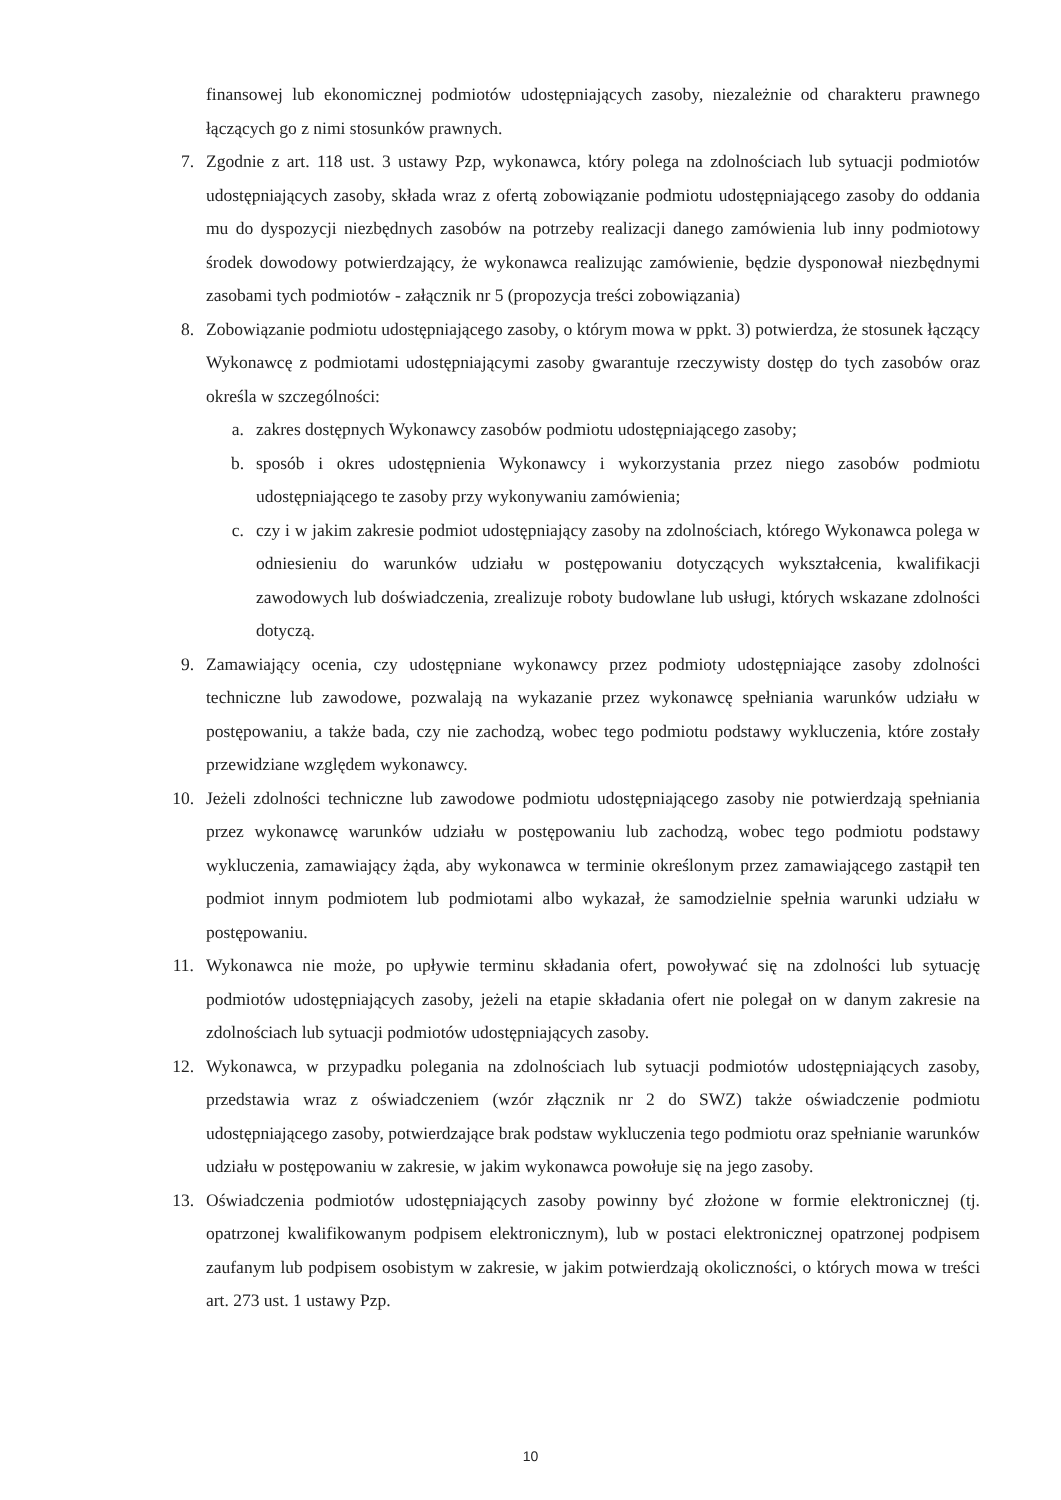finansowej lub ekonomicznej podmiotów udostępniających zasoby, niezależnie od charakteru prawnego łączących go z nimi stosunków prawnych.
7. Zgodnie z art. 118 ust. 3 ustawy Pzp, wykonawca, który polega na zdolnościach lub sytuacji podmiotów udostępniających zasoby, składa wraz z ofertą zobowiązanie podmiotu udostępniającego zasoby do oddania mu do dyspozycji niezbędnych zasobów na potrzeby realizacji danego zamówienia lub inny podmiotowy środek dowodowy potwierdzający, że wykonawca realizując zamówienie, będzie dysponował niezbędnymi zasobami tych podmiotów - załącznik nr 5 (propozycja treści zobowiązania)
8. Zobowiązanie podmiotu udostępniającego zasoby, o którym mowa w ppkt. 3) potwierdza, że stosunek łączący Wykonawcę z podmiotami udostępniającymi zasoby gwarantuje rzeczywisty dostęp do tych zasobów oraz określa w szczególności:
a. zakres dostępnych Wykonawcy zasobów podmiotu udostępniającego zasoby;
b. sposób i okres udostępnienia Wykonawcy i wykorzystania przez niego zasobów podmiotu udostępniającego te zasoby przy wykonywaniu zamówienia;
c. czy i w jakim zakresie podmiot udostępniający zasoby na zdolnościach, którego Wykonawca polega w odniesieniu do warunków udziału w postępowaniu dotyczących wykształcenia, kwalifikacji zawodowych lub doświadczenia, zrealizuje roboty budowlane lub usługi, których wskazane zdolności dotyczą.
9. Zamawiający ocenia, czy udostępniane wykonawcy przez podmioty udostępniające zasoby zdolności techniczne lub zawodowe, pozwalają na wykazanie przez wykonawcę spełniania warunków udziału w postępowaniu, a także bada, czy nie zachodzą, wobec tego podmiotu podstawy wykluczenia, które zostały przewidziane względem wykonawcy.
10. Jeżeli zdolności techniczne lub zawodowe podmiotu udostępniającego zasoby nie potwierdzają spełniania przez wykonawcę warunków udziału w postępowaniu lub zachodzą, wobec tego podmiotu podstawy wykluczenia, zamawiający żąda, aby wykonawca w terminie określonym przez zamawiającego zastąpił ten podmiot innym podmiotem lub podmiotami albo wykazał, że samodzielnie spełnia warunki udziału w postępowaniu.
11. Wykonawca nie może, po upływie terminu składania ofert, powoływać się na zdolności lub sytuację podmiotów udostępniających zasoby, jeżeli na etapie składania ofert nie polegał on w danym zakresie na zdolnościach lub sytuacji podmiotów udostępniających zasoby.
12. Wykonawca, w przypadku polegania na zdolnościach lub sytuacji podmiotów udostępniających zasoby, przedstawia wraz z oświadczeniem (wzór złącznik nr 2 do SWZ) także oświadczenie podmiotu udostępniającego zasoby, potwierdzające brak podstaw wykluczenia tego podmiotu oraz spełnianie warunków udziału w postępowaniu w zakresie, w jakim wykonawca powołuje się na jego zasoby.
13. Oświadczenia podmiotów udostępniających zasoby powinny być złożone w formie elektronicznej (tj. opatrzonej kwalifikowanym podpisem elektronicznym), lub w postaci elektronicznej opatrzonej podpisem zaufanym lub podpisem osobistym w zakresie, w jakim potwierdzają okoliczności, o których mowa w treści art. 273 ust. 1 ustawy Pzp.
10